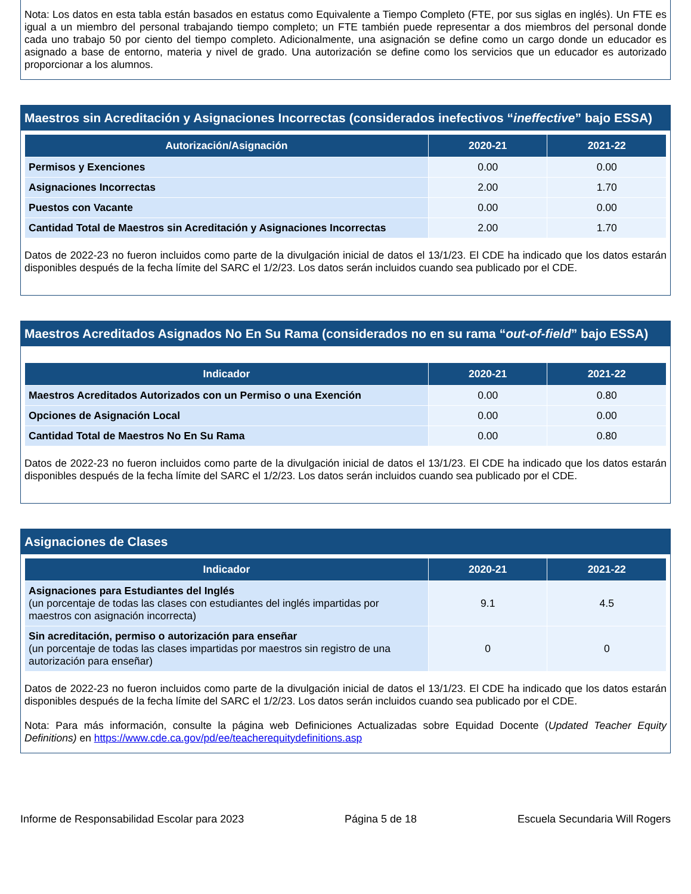Nota: Los datos en esta tabla están basados en estatus como Equivalente a Tiempo Completo (FTE, por sus siglas en inglés). Un FTE es igual a un miembro del personal trabajando tiempo completo; un FTE también puede representar a dos miembros del personal donde cada uno trabajo 50 por ciento del tiempo completo. Adicionalmente, una asignación se define como un cargo donde un educador es asignado a base de entorno, materia y nivel de grado. Una autorización se define como los servicios que un educador es autorizado proporcionar a los alumnos.
Maestros sin Acreditación y Asignaciones Incorrectas (considerados inefectivos “ineffective” bajo ESSA)
| Autorización/Asignación | 2020-21 | 2021-22 |
| --- | --- | --- |
| Permisos y Exenciones | 0.00 | 0.00 |
| Asignaciones Incorrectas | 2.00 | 1.70 |
| Puestos con Vacante | 0.00 | 0.00 |
| Cantidad Total de Maestros sin Acreditación y Asignaciones Incorrectas | 2.00 | 1.70 |
Datos de 2022-23 no fueron incluidos como parte de la divulgación inicial de datos el 13/1/23. El CDE ha indicado que los datos estarán disponibles después de la fecha límite del SARC el 1/2/23. Los datos serán incluidos cuando sea publicado por el CDE.
Maestros Acreditados Asignados No En Su Rama (considerados no en su rama “out-of-field” bajo ESSA)
| Indicador | 2020-21 | 2021-22 |
| --- | --- | --- |
| Maestros Acreditados Autorizados con un Permiso o una Exención | 0.00 | 0.80 |
| Opciones de Asignación Local | 0.00 | 0.00 |
| Cantidad Total de Maestros No En Su Rama | 0.00 | 0.80 |
Datos de 2022-23 no fueron incluidos como parte de la divulgación inicial de datos el 13/1/23. El CDE ha indicado que los datos estarán disponibles después de la fecha límite del SARC el 1/2/23. Los datos serán incluidos cuando sea publicado por el CDE.
Asignaciones de Clases
| Indicador | 2020-21 | 2021-22 |
| --- | --- | --- |
| Asignaciones para Estudiantes del Inglés (un porcentaje de todas las clases con estudiantes del inglés impartidas por maestros con asignación incorrecta) | 9.1 | 4.5 |
| Sin acreditación, permiso o autorización para enseñar (un porcentaje de todas las clases impartidas por maestros sin registro de una autorización para enseñar) | 0 | 0 |
Datos de 2022-23 no fueron incluidos como parte de la divulgación inicial de datos el 13/1/23. El CDE ha indicado que los datos estarán disponibles después de la fecha límite del SARC el 1/2/23. Los datos serán incluidos cuando sea publicado por el CDE.
Nota: Para más información, consulte la página web Definiciones Actualizadas sobre Equidad Docente (Updated Teacher Equity Definitions) en https://www.cde.ca.gov/pd/ee/teacherequitydefinitions.asp
Informe de Responsabilidad Escolar para 2023 Página 5 de 18 Escuela Secundaria Will Rogers